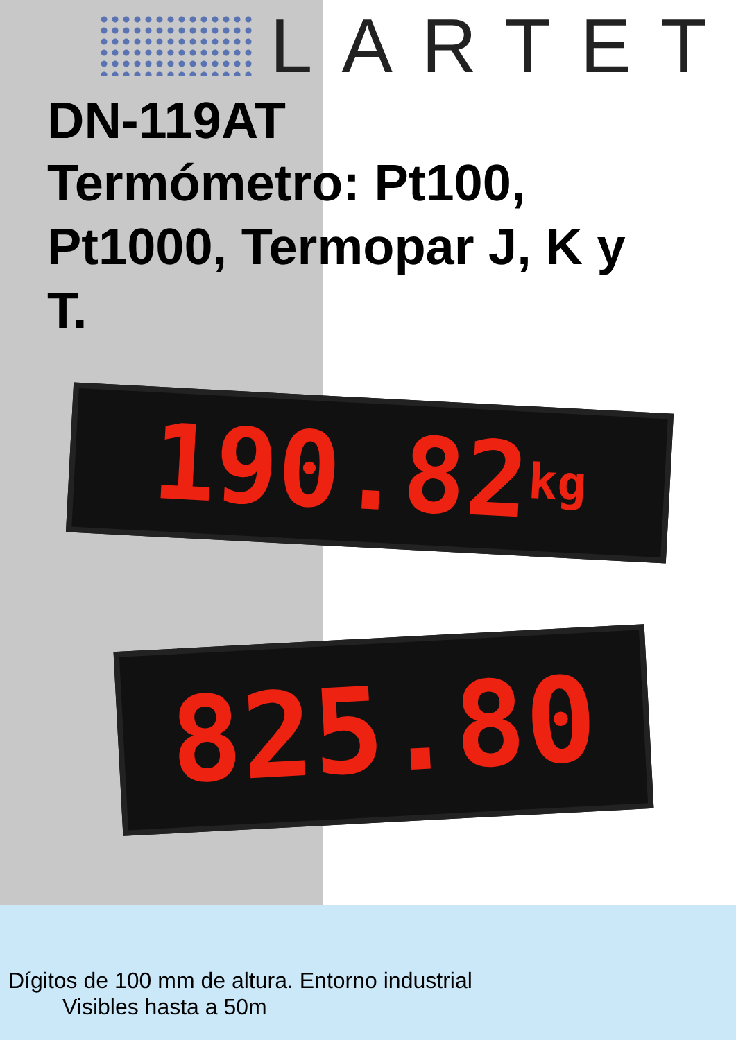LARTET
DN-119AT
Termómetro: Pt100, Pt1000, Termopar J, K y T.
190.82 kg
825.80
Dígitos de 100 mm de altura. Entorno industrial
Visibles hasta a 50m